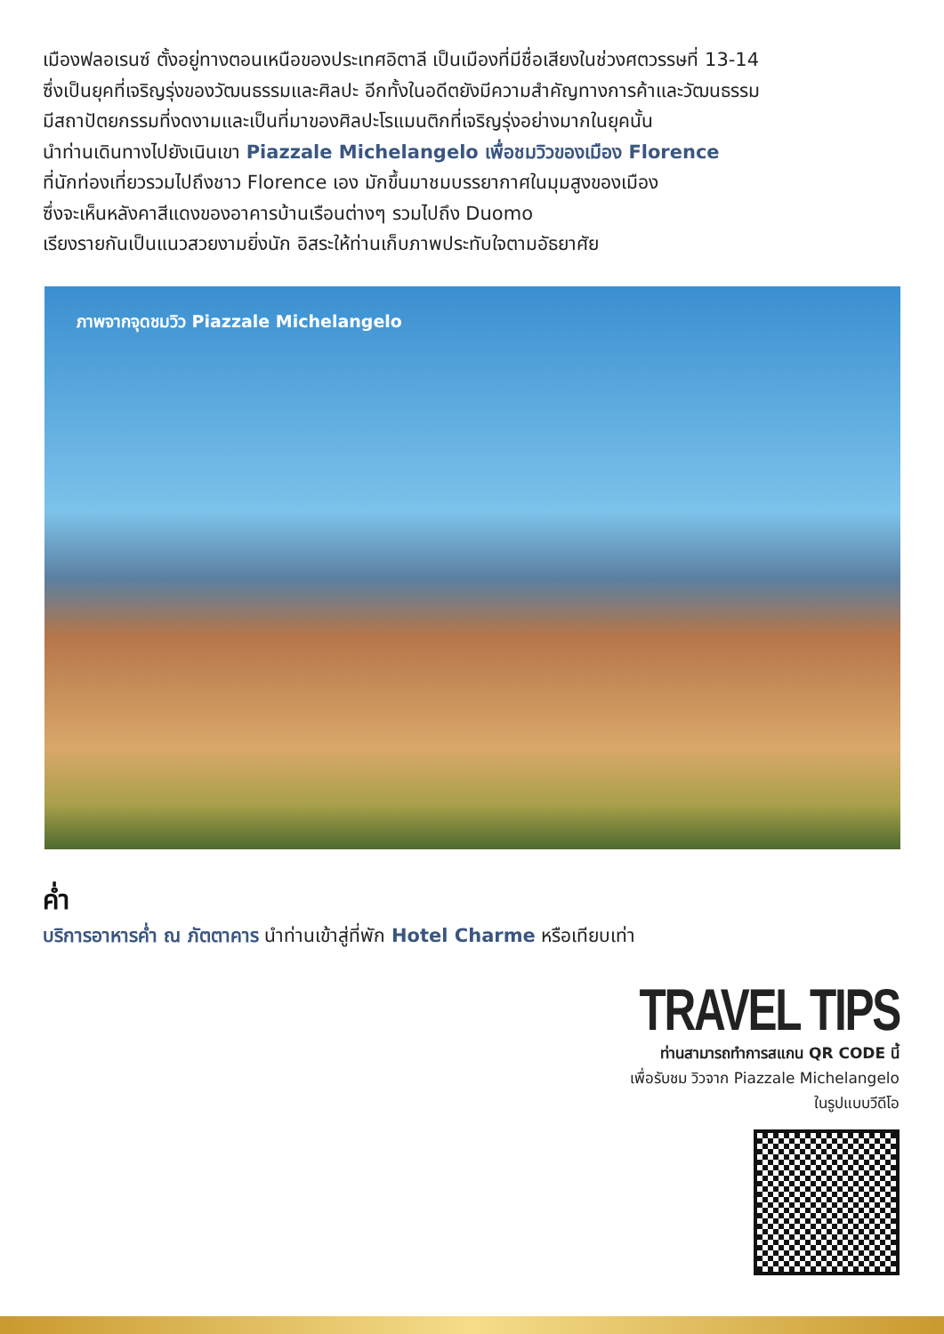เมืองฟลอเรนซ์ ตั้งอยู่ทางตอนเหนือของประเทศอิตาลี เป็นเมืองที่มีชื่อเสียงในช่วงศตวรรษที่ 13-14
ซึ่งเป็นยุคที่เจริญรุ่งของวัฒนธรรมและศิลปะ อีกทั้งในอดีตยังมีความสำคัญทางการค้าและวัฒนธรรม
มีสถาปัตยกรรมที่งดงามและเป็นที่มาของศิลปะโรแมนติกที่เจริญรุ่งอย่างมากในยุคนั้น
นำท่านเดินทางไปยังเนินเขา Piazzale Michelangelo เพื่อชมวิวของเมือง Florence
ที่นักท่องเที่ยวรวมไปถึงชาว Florence เอง มักขึ้นมาชมบรรยากาศในมุมสูงของเมือง
ซึ่งจะเห็นหลังคาสีแดงของอาคารบ้านเรือนต่างๆ รวมไปถึง Duomo
เรียงรายกันเป็นแนวสวยงามยิ่งนัก อิสระให้ท่านเก็บภาพประทับใจตามอัธยาศัย
ภาพจากจุดชมวิว Piazzale Michelangelo
ค่ำ
บริการอาหารค่ำ ณ ภัตตาคาร นำท่านเข้าสู่ที่พัก Hotel Charme หรือเทียบเท่า
TRAVEL TIPS
ท่านสามารถทำการสแกน QR CODE นี้
เพื่อรับชม วิวจาก Piazzale Michelangelo
ในรูปแบบวีดีโอ